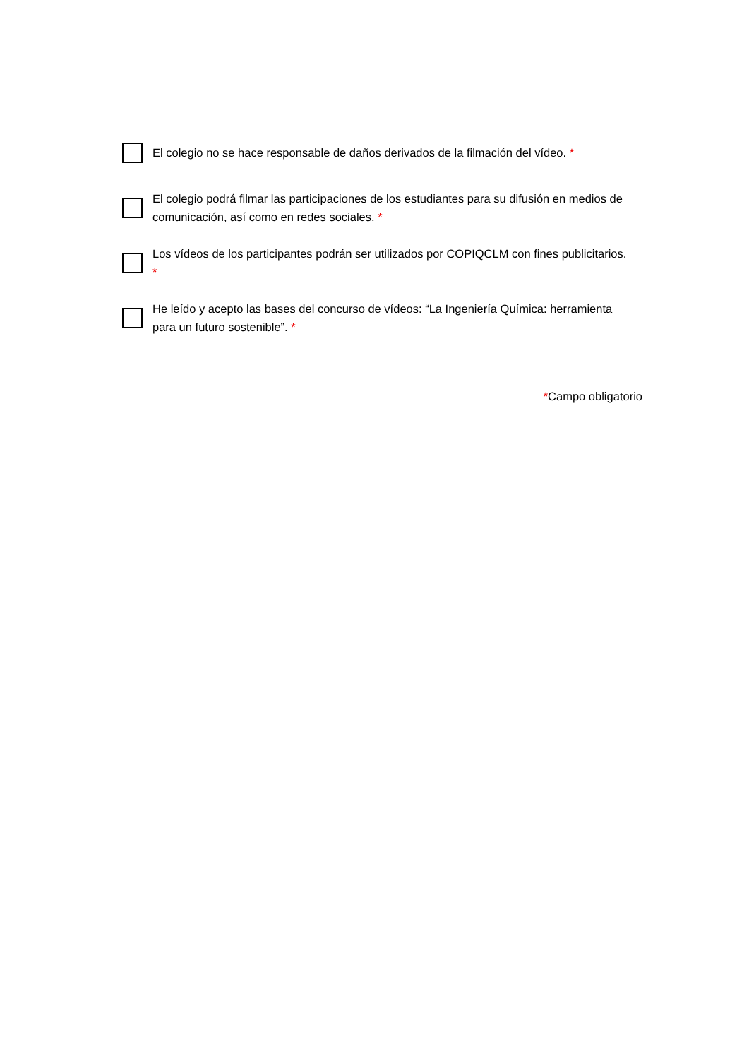El colegio no se hace responsable de daños derivados de la filmación del vídeo. *
El colegio podrá filmar las participaciones de los estudiantes para su difusión en medios de comunicación, así como en redes sociales. *
Los vídeos de los participantes podrán ser utilizados por COPIQCLM con fines publicitarios. *
He leído y acepto las bases del concurso de vídeos: “La Ingeniería Química: herramienta para un futuro sostenible”. *
*Campo obligatorio